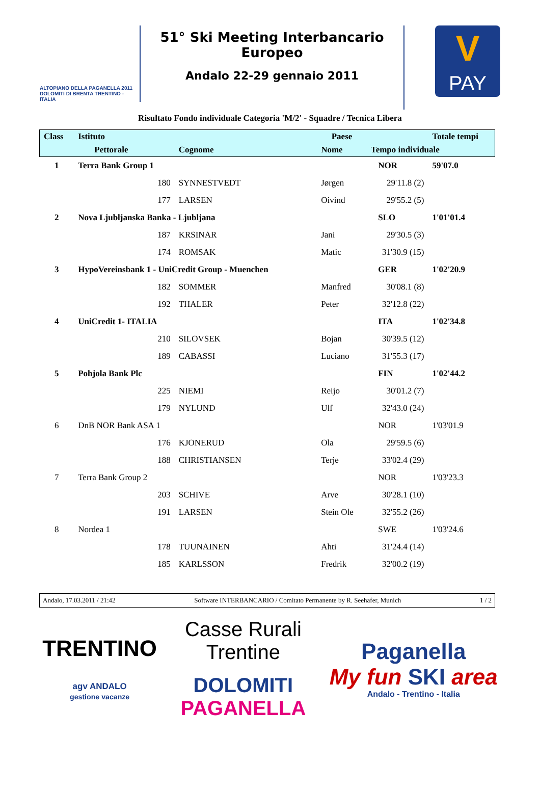ALTOPIANO DELLA PAGANELLA 2011
DOLOMITI DI BRENTA TRENTINO - ITALIA
51° Ski Meeting Interbancario Europeo
Andalo 22-29 gennaio 2011
V
PAY
Risultato Fondo individuale Categoria 'M/2' - Squadre / Tecnica Libera
| Class | Istituto | | | Paese | | | Totale tempi |
| --- | --- | --- | --- | --- | --- | --- | --- |
| | | Pettorale | Cognome | Nome | Tempo individuale | | |
| 1 | Terra Bank Group 1 | | | NOR | | | 59'07.0 |
| | | 180 | SYNNESTVEDT | Jørgen | 29'11.8 (2) | | |
| | | 177 | LARSEN | Oivind | 29'55.2 (5) | | |
| 2 | Nova Ljubljanska Banka - Ljubljana | | | SLO | | | 1'01'01.4 |
| | | 187 | KRSINAR | Jani | 29'30.5 (3) | | |
| | | 174 | ROMSAK | Matic | 31'30.9 (15) | | |
| 3 | HypoVereinsbank 1 - UniCredit Group - Muenchen | | | GER | | | 1'02'20.9 |
| | | 182 | SOMMER | Manfred | 30'08.1 (8) | | |
| | | 192 | THALER | Peter | 32'12.8 (22) | | |
| 4 | UniCredit 1- ITALIA | | | ITA | | | 1'02'34.8 |
| | | 210 | SILOVSEK | Bojan | 30'39.5 (12) | | |
| | | 189 | CABASSI | Luciano | 31'55.3 (17) | | |
| 5 | Pohjola Bank Plc | | | FIN | | | 1'02'44.2 |
| | | 225 | NIEMI | Reijo | 30'01.2 (7) | | |
| | | 179 | NYLUND | Ulf | 32'43.0 (24) | | |
| 6 | DnB NOR Bank ASA 1 | | | NOR | | | 1'03'01.9 |
| | | 176 | KJONERUD | Ola | 29'59.5 (6) | | |
| | | 188 | CHRISTIANSEN | Terje | 33'02.4 (29) | | |
| 7 | Terra Bank Group 2 | | | NOR | | | 1'03'23.3 |
| | | 203 | SCHIVE | Arve | 30'28.1 (10) | | |
| | | 191 | LARSEN | Stein Ole | 32'55.2 (26) | | |
| 8 | Nordea 1 | | | SWE | | | 1'03'24.6 |
| | | 178 | TUUNAINEN | Ahti | 31'24.4 (14) | | |
| | | 185 | KARLSSON | Fredrik | 32'00.2 (19) | | |
Andalo, 17.03.2011 / 21:42 Software INTERBANCARIO / Comitato Permanente by R. Seehafer, Munich 1 / 2
TRENTINO
agv ANDALO
gestione vacanze
Casse Rurali
Trentine
DOLOMITI
PAGANELLA
Paganella
My fun SKI area
Andalo - Trentino - Italia